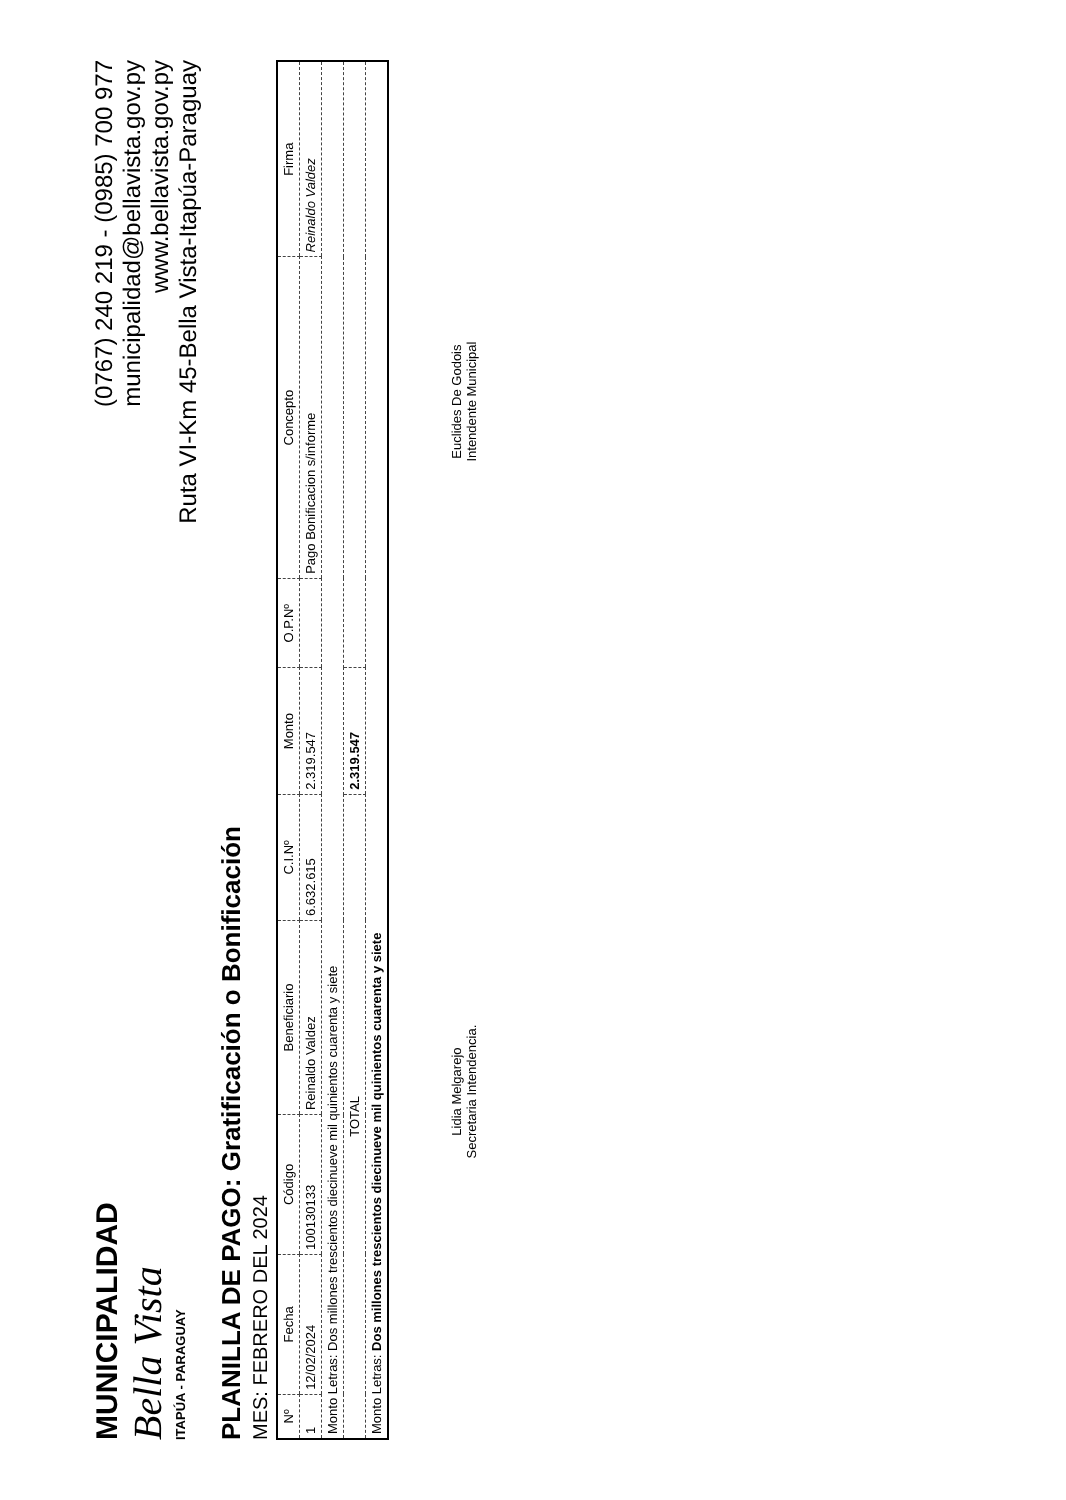MUNICIPALIDAD
Bella Vista
ITAPÚA - PARAGUAY
(0767) 240 219 - (0985) 700 977
municipalidad@bellavista.gov.py
www.bellavista.gov.py
Ruta VI-Km 45-Bella Vista-Itapúa-Paraguay
PLANILLA DE PAGO: Gratificación o Bonificación
MES: FEBRERO DEL 2024
| Nº | Fecha | Código | Beneficiario | C.I.Nº | Monto | O.P.Nº | Concepto | Firma |
| --- | --- | --- | --- | --- | --- | --- | --- | --- |
| 1 | 12/02/2024 | 100130133 | Reinaldo Valdez | 6.632.615 | 2.319.547 | | Pago Bonificacion s/informe | Reinaldo Valdez |
| Monto Letras: Dos millones trescientos diecinueve mil quinientos cuarenta y siete | | | | | | | | |
| TOTAL | | | | | 2.319.547 | | | |
| Monto Letras: Dos millones trescientos diecinueve mil quinientos cuarenta y siete | | | | | | | | |
Lidia Melgarejo
Secretaria Intendencia.
Euclides De Godois
Intendente Municipal